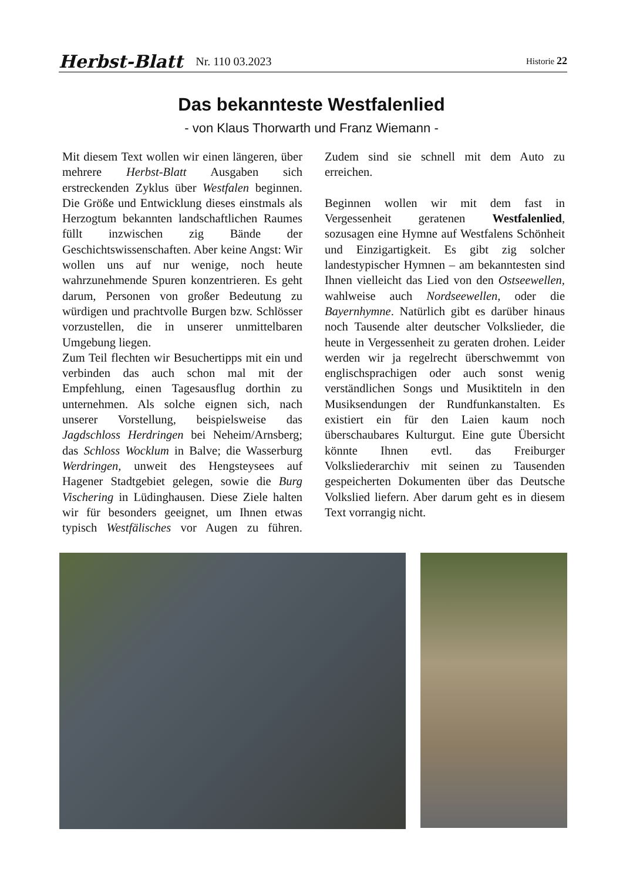Herbst-Blatt Nr. 110 03.2023 Historie 22
Das bekannteste Westfalenlied
- von Klaus Thorwarth und Franz Wiemann -
Mit diesem Text wollen wir einen längeren, über mehrere Herbst-Blatt Ausgaben sich erstreckenden Zyklus über Westfalen beginnen. Die Größe und Entwicklung dieses einstmals als Herzogtum bekannten landschaftlichen Raumes füllt inzwischen zig Bände der Geschichtswissenschaften. Aber keine Angst: Wir wollen uns auf nur wenige, noch heute wahrzunehmende Spuren konzentrieren. Es geht darum, Personen von großer Bedeutung zu würdigen und prachtvolle Burgen bzw. Schlösser vorzustellen, die in unserer unmittelbaren Umgebung liegen.
Zum Teil flechten wir Besuchertipps mit ein und verbinden das auch schon mal mit der Empfehlung, einen Tagesausflug dorthin zu unternehmen. Als solche eignen sich, nach unserer Vorstellung, beispielsweise das Jagdschloss Herdringen bei Neheim/Arnsberg; das Schloss Wocklum in Balve; die Wasserburg Werdringen, unweit des Hengsteysees auf Hagener Stadtgebiet gelegen, sowie die Burg Vischering in Lüdinghausen. Diese Ziele halten wir für besonders geeignet, um Ihnen etwas typisch Westfälisches vor Augen zu führen. Zudem sind sie schnell mit dem Auto zu erreichen.
Beginnen wollen wir mit dem fast in Vergessenheit geratenen Westfalenlied, sozusagen eine Hymne auf Westfalens Schönheit und Einzigartigkeit. Es gibt zig solcher landestypischer Hymnen – am bekanntesten sind Ihnen vielleicht das Lied von den Ostseewellen, wahlweise auch Nordseewellen, oder die Bayernhymne. Natürlich gibt es darüber hinaus noch Tausende alter deutscher Volkslieder, die heute in Vergessenheit zu geraten drohen. Leider werden wir ja regelrecht überschwemmt von englischsprachigen oder auch sonst wenig verständlichen Songs und Musiktiteln in den Musiksendungen der Rundfunkanstalten. Es existiert ein für den Laien kaum noch überschaubares Kulturgut. Eine gute Übersicht könnte Ihnen evtl. das Freiburger Volksliederarchiv mit seinen zu Tausenden gespeicherten Dokumenten über das Deutsche Volkslied liefern. Aber darum geht es in diesem Text vorrangig nicht.